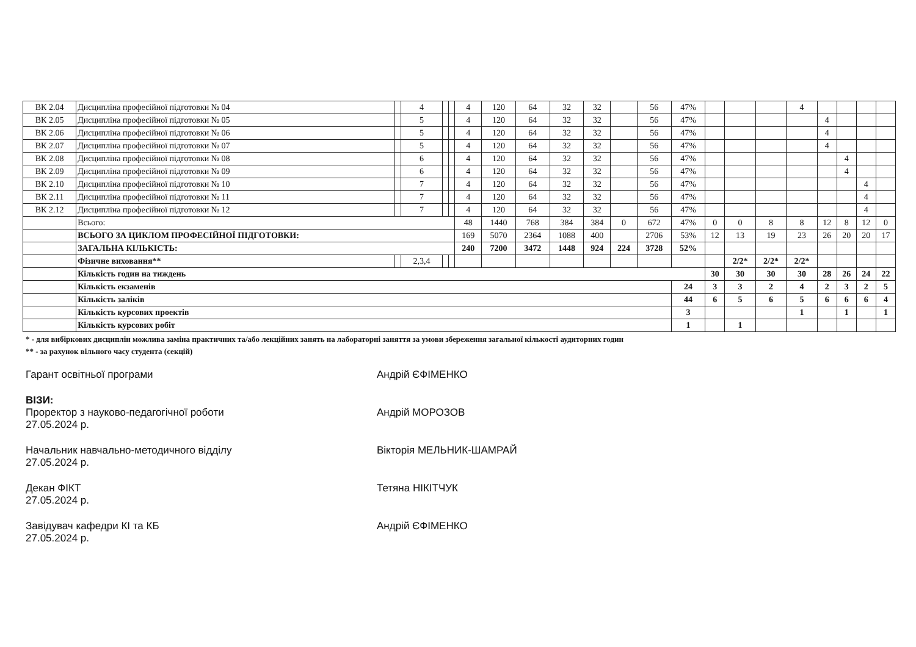| ВК 2.04 | Дисципліна професійної підготовки № 04 | | 4 | | | 4 | 120 | 64 | 32 | 32 | | 56 | 47% | | | | 4 | | | | |
| ВК 2.05 | Дисципліна професійної підготовки № 05 | | 5 | | | 4 | 120 | 64 | 32 | 32 | | 56 | 47% | | | | | 4 | | | |
| ВК 2.06 | Дисципліна професійної підготовки № 06 | | 5 | | | 4 | 120 | 64 | 32 | 32 | | 56 | 47% | | | | | 4 | | | |
| ВК 2.07 | Дисципліна професійної підготовки № 07 | | 5 | | | 4 | 120 | 64 | 32 | 32 | | 56 | 47% | | | | | 4 | | | |
| ВК 2.08 | Дисципліна професійної підготовки № 08 | | 6 | | | 4 | 120 | 64 | 32 | 32 | | 56 | 47% | | | | | | 4 | | |
| ВК 2.09 | Дисципліна професійної підготовки № 09 | | 6 | | | 4 | 120 | 64 | 32 | 32 | | 56 | 47% | | | | | | 4 | | |
| ВК 2.10 | Дисципліна професійної підготовки № 10 | | 7 | | | 4 | 120 | 64 | 32 | 32 | | 56 | 47% | | | | | | | 4 | |
| ВК 2.11 | Дисципліна професійної підготовки № 11 | | 7 | | | 4 | 120 | 64 | 32 | 32 | | 56 | 47% | | | | | | | 4 | |
| ВК 2.12 | Дисципліна професійної підготовки № 12 | | 7 | | | 4 | 120 | 64 | 32 | 32 | | 56 | 47% | | | | | | | 4 | |
| | Всього: | | | | | 48 | 1440 | 768 | 384 | 384 | 0 | 672 | 47% | 0 | 0 | 8 | 8 | 12 | 8 | 12 | 0 |
| | ВСЬОГО ЗА ЦИКЛОМ ПРОФЕСІЙНОЇ ПІДГОТОВКИ: | | | | | 169 | 5070 | 2364 | 1088 | 400 | | 2706 | 53% | 12 | 13 | 19 | 23 | 26 | 20 | 20 | 17 |
| | ЗАГАЛЬНА КІЛЬКІСТЬ: | | | | | 240 | 7200 | 3472 | 1448 | 924 | 224 | 3728 | 52% | | | | | | | | |
| | Фізичне виховання** | | 2,3,4 | | | | | | | | | | | | 2/2* | 2/2* | 2/2* | | | | |
| | Кількість годин на тиждень | | | | | | | | | | | | | 30 | 30 | 30 | 30 | 28 | 26 | 24 | 22 |
| | Кількість екзаменів | | | | | | | | | | | | 24 | 3 | 3 | 2 | 4 | 2 | 3 | 2 | 5 |
| | Кількість заліків | | | | | | | | | | | | 44 | 6 | 5 | 6 | 5 | 6 | 6 | 6 | 4 |
| | Кількість курсових проектів | | | | | | | | | | | | 3 | | | | 1 | | 1 | | 1 |
| | Кількість курсових робіт | | | | | | | | | | | | 1 | | 1 | | | | | | |
* - для вибіркових дисциплін можлива заміна практичних та/або лекційних занять на лабораторні заняття за умови збереження загальної кількості аудиторних годин
** - за рахунок вільного часу студента (секцій)
Гарант освітньої програми Андрій ЄФІМЕНКО
ВІЗИ:
Проректор з науково-педагогічної роботи
27.05.2024 р.
Андрій МОРОЗОВ
Начальник навчально-методичного відділу
27.05.2024 р.
Вікторія МЕЛЬНИК-ШАМРАЙ
Декан ФІКТ
27.05.2024 р.
Тетяна НІКІТЧУК
Завідувач кафедри КІ та КБ
27.05.2024 р.
Андрій ЄФІМЕНКО